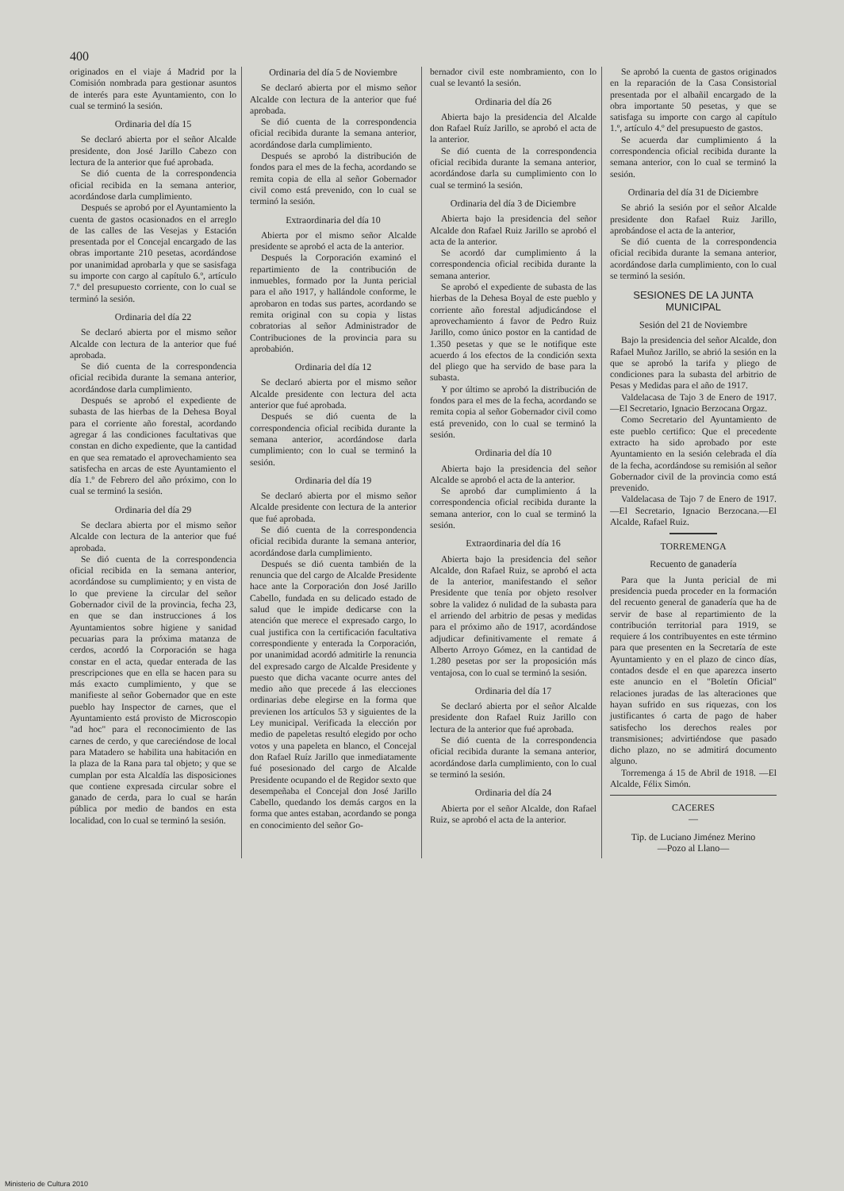400
originados en el viaje á Madrid por la Comisión nombrada para gestionar asuntos de interés para este Ayuntamiento, con lo cual se terminó la sesión.
Ordinaria del día 15
Se declaró abierta por el señor Alcalde presidente, don José Jarillo Cabezo con lectura de la anterior que fué aprobada.
Se dió cuenta de la correspondencia oficial recibida en la semana anterior, acordándose darla cumplimiento.
Después se aprobó por el Ayuntamiento la cuenta de gastos ocasionados en el arreglo de las calles de las Vesejas y Estación presentada por el Concejal encargado de las obras importante 210 pesetas, acordándose por unanimidad aprobarla y que se sasisfaga su importe con cargo al capítulo 6.º, artículo 7.º del presupuesto corriente, con lo cual se terminó la sesión.
Ordinaria del día 22
Se declaró abierta por el mismo señor Alcalde con lectura de la anterior que fué aprobada.
Se dió cuenta de la correspondencia oficial recibida durante la semana anterior, acordándose darla cumplimiento.
Después se aprobó el expediente de subasta de las hierbas de la Dehesa Boyal para el corriente año forestal, acordando agregar á las condiciones facultativas que constan en dicho expediente, que la cantidad en que sea rematado el aprovechamiento sea satisfecha en arcas de este Ayuntamiento el día 1.º de Febrero del año próximo, con lo cual se terminó la sesión.
Ordinaria del día 29
Se declara abierta por el mismo señor Alcalde con lectura de la anterior que fué aprobada.
Se dió cuenta de la correspondencia oficial recibida en la semana anterior, acordándose su cumplimiento; y en vista de lo que previene la circular del señor Gobernador civil de la provincia, fecha 23, en que se dan instrucciones á los Ayuntamientos sobre higiene y sanidad pecuarias para la próxima matanza de cerdos, acordó la Corporación se haga constar en el acta, quedar enterada de las prescripciones que en ella se hacen para su más exacto cumplimiento, y que se manifieste al señor Gobernador que en este pueblo hay Inspector de carnes, que el Ayuntamiento está provisto de Microscopio "ad hoc" para el reconocimiento de las carnes de cerdo, y que careciéndose de local para Matadero se habilita una habitación en la plaza de la Rana para tal objeto; y que se cumplan por esta Alcaldía las disposiciones que contiene expresada circular sobre el ganado de cerda, para lo cual se harán pública por medio de bandos en esta localidad, con lo cual se terminó la sesión.
Ordinaria del día 5 de Noviembre
Se declaró abierta por el mismo señor Alcalde con lectura de la anterior que fué aprobada.
Se dió cuenta de la correspondencia oficial recibida durante la semana anterior, acordándose darla cumplimiento.
Después se aprobó la distribución de fondos para el mes de la fecha, acordando se remita copia de ella al señor Gobernador civil como está prevenido, con lo cual se terminó la sesión.
Extraordinaria del día 10
Abierta por el mismo señor Alcalde presidente se aprobó el acta de la anterior.
Después la Corporación examinó el repartimiento de la contribución de inmuebles, formado por la Junta pericial para el año 1917, y hallándole conforme, le aprobaron en todas sus partes, acordando se remita original con su copia y listas cobratorias al señor Administrador de Contribuciones de la provincia para su aprobabión.
Ordinaria del día 12
Se declaró abierta por el mismo señor Alcalde presidente con lectura del acta anterior que fué aprobada.
Después se dió cuenta de la correspondencia oficial recibida durante la semana anterior, acordándose darla cumplimiento; con lo cual se terminó la sesión.
Ordinaria del día 19
Se declaró abierta por el mismo señor Alcalde presidente con lectura de la anterior que fué aprobada.
Se dió cuenta de la correspondencia oficial recibida durante la semana anterior, acordándose darla cumplimiento.
Después se dió cuenta también de la renuncia que del cargo de Alcalde Presidente hace ante la Corporación don José Jarillo Cabello, fundada en su delicado estado de salud que le impide dedicarse con la atención que merece el expresado cargo, lo cual justifica con la certificación facultativa correspondiente y enterada la Corporación, por unanimidad acordó admitirle la renuncia del expresado cargo de Alcalde Presidente y puesto que dicha vacante ocurre antes del medio año que precede á las elecciones ordinarias debe elegirse en la forma que previenen los artículos 53 y siguientes de la Ley municipal. Verificada la elección por medio de papeletas resultó elegido por ocho votos y una papeleta en blanco, el Concejal don Rafael Ruíz Jarillo que inmediatamente fué posesionado del cargo de Alcalde Presidente ocupando el de Regidor sexto que desempeñaba el Concejal don José Jarillo Cabello, quedando los demás cargos en la forma que antes estaban, acordando se ponga en conocimiento del señor Go-
bernador civil este nombramiento, con lo cual se levantó la sesión.
Ordinaria del día 26
Abierta bajo la presidencia del Alcalde don Rafael Ruíz Jarillo, se aprobó el acta de la anterior.
Se dió cuenta de la correspondencia oficial recibida durante la semana anterior, acordándose darla su cumplimiento con lo cual se terminó la sesión.
Ordinaria del día 3 de Diciembre
Abierta bajo la presidencia del señor Alcalde don Rafael Ruiz Jarillo se aprobó el acta de la anterior.
Se acordó dar cumplimiento á la correspondencia oficial recibida durante la semana anterior.
Se aprobó el expediente de subasta de las hierbas de la Dehesa Boyal de este pueblo y corriente año forestal adjudicándose el aprovechamiento á favor de Pedro Ruiz Jarillo, como único postor en la cantidad de 1.350 pesetas y que se le notifique este acuerdo á los efectos de la condición sexta del pliego que ha servido de base para la subasta.
Y por último se aprobó la distribución de fondos para el mes de la fecha, acordando se remita copia al señor Gobernador civil como está prevenido, con lo cual se terminó la sesión.
Ordinaria del día 10
Abierta bajo la presidencia del señor Alcalde se aprobó el acta de la anterior.
Se aprobó dar cumplimiento á la correspondencia oficial recibida durante la semana anterior, con lo cual se terminó la sesión.
Extraordinaria del día 16
Abierta bajo la presidencia del señor Alcalde, don Rafael Ruiz, se aprobó el acta de la anterior, manifestando el señor Presidente que tenía por objeto resolver sobre la validez ó nulidad de la subasta para el arriendo del arbitrio de pesas y medidas para el próximo año de 1917, acordándose adjudicar definitivamente el remate á Alberto Arroyo Gómez, en la cantidad de 1.280 pesetas por ser la proposición más ventajosa, con lo cual se terminó la sesión.
Ordinaria del día 17
Se declaró abierta por el señor Alcalde presidente don Rafael Ruiz Jarillo con lectura de la anterior que fué aprobada.
Se dió cuenta de la correspondencia oficial recibida durante la semana anterior, acordándose darla cumplimiento, con lo cual se terminó la sesión.
Ordinaria del día 24
Abierta por el señor Alcalde, don Rafael Ruiz, se aprobó el acta de la anterior.
Se aprobó la cuenta de gastos originados en la reparación de la Casa Consistorial presentada por el albañil encargado de la obra importante 50 pesetas, y que se satisfaga su importe con cargo al capítulo 1.º, artículo 4.º del presupuesto de gastos.
Se acuerda dar cumplimiento á la correspondencia oficial recibida durante la semana anterior, con lo cual se terminó la sesión.
Ordinaria del día 31 de Diciembre
Se abrió la sesión por el señor Alcalde presidente don Rafael Ruiz Jarillo, aprobándose el acta de la anterior,
Se dió cuenta de la correspondencia oficial recibida durante la semana anterior, acordándose darla cumplimiento, con lo cual se terminó la sesión.
SESIONES DE LA JUNTA MUNICIPAL
Sesión del 21 de Noviembre
Bajo la presidencia del señor Alcalde, don Rafael Muñoz Jarillo, se abrió la sesión en la que se aprobó la tarifa y pliego de condiciones para la subasta del arbitrio de Pesas y Medidas para el año de 1917.
Valdelacasa de Tajo 3 de Enero de 1917.—El Secretario, Ignacio Berzocana Orgaz.
Como Secretario del Ayuntamiento de este pueblo certifico: Que el precedente extracto ha sido aprobado por este Ayuntamiento en la sesión celebrada el día de la fecha, acordándose su remisión al señor Gobernador civil de la provincia como está prevenido.
Valdelacasa de Tajo 7 de Enero de 1917.—El Secretario, Ignacio Berzocana.—El Alcalde, Rafael Ruiz.
TORREMENGA
Recuento de ganadería
Para que la Junta pericial de mi presidencia pueda proceder en la formación del recuento general de ganadería que ha de servir de base al repartimiento de la contribución territorial para 1919, se requiere á los contribuyentes en este término para que presenten en la Secretaría de este Ayuntamiento y en el plazo de cinco días, contados desde el en que aparezca inserto este anuncio en el "Boletín Oficial" relaciones juradas de las alteraciones que hayan sufrido en sus riquezas, con los justificantes ó carta de pago de haber satisfecho los derechos reales por transmisiones; advirtiéndose que pasado dicho plazo, no se admitirá documento alguno.
Torremenga á 15 de Abril de 1918. —El Alcalde, Félix Simón.
CACERES
—
Tip. de Luciano Jiménez Merino
—Pozo al Llano—
Ministerio de Cultura 2010